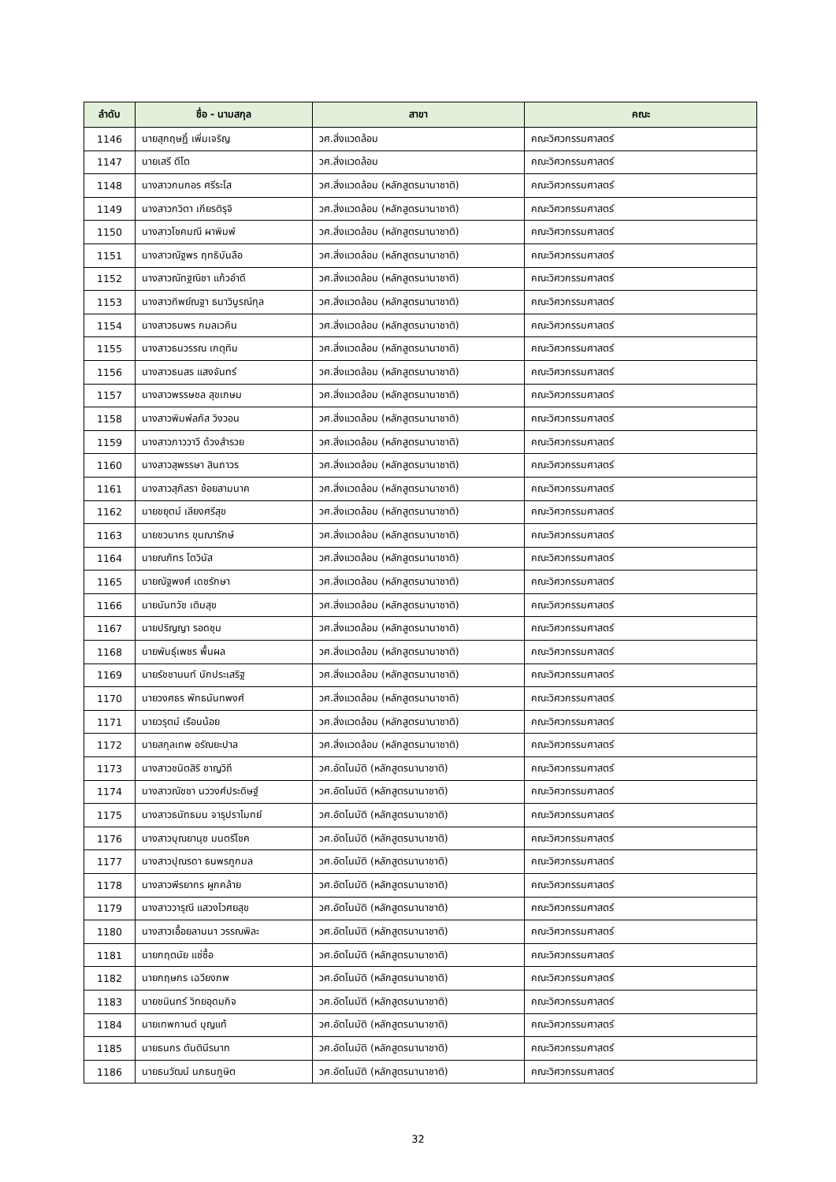| ลำดับ | ชื่อ - นามสกุล | สาขา | คณะ |
| --- | --- | --- | --- |
| 1146 | นายสุกฤษฏิ์ เพิ่มเจริญ | วศ.สิ่งแวดล้อม | คณะวิศวกรรมศาสตร์ |
| 1147 | นายเสรี ดีโต | วศ.สิ่งแวดล้อม | คณะวิศวกรรมศาสตร์ |
| 1148 | นางสาวกนกอร ศรีระโส | วศ.สิ่งแวดล้อม (หลักสูตรนานาชาติ) | คณะวิศวกรรมศาสตร์ |
| 1149 | นางสาวกวิตา เกียรติรุจิ | วศ.สิ่งแวดล้อม (หลักสูตรนานาชาติ) | คณะวิศวกรรมศาสตร์ |
| 1150 | นางสาวโชคมณี ผาพิมพ์ | วศ.สิ่งแวดล้อม (หลักสูตรนานาชาติ) | คณะวิศวกรรมศาสตร์ |
| 1151 | นางสาวณัฐพร ฤทธิบันลือ | วศ.สิ่งแวดล้อม (หลักสูตรนานาชาติ) | คณะวิศวกรรมศาสตร์ |
| 1152 | นางสาวณัทฐณิชา แก้วอำดี | วศ.สิ่งแวดล้อม (หลักสูตรนานาชาติ) | คณะวิศวกรรมศาสตร์ |
| 1153 | นางสาวทิพย์ณฐา ธนาวิบูรณ์กุล | วศ.สิ่งแวดล้อม (หลักสูตรนานาชาติ) | คณะวิศวกรรมศาสตร์ |
| 1154 | นางสาวธนพร กมลเวคิน | วศ.สิ่งแวดล้อม (หลักสูตรนานาชาติ) | คณะวิศวกรรมศาสตร์ |
| 1155 | นางสาวธนวรรณ เกตุทิม | วศ.สิ่งแวดล้อม (หลักสูตรนานาชาติ) | คณะวิศวกรรมศาสตร์ |
| 1156 | นางสาวธนสร แสงจันทร์ | วศ.สิ่งแวดล้อม (หลักสูตรนานาชาติ) | คณะวิศวกรรมศาสตร์ |
| 1157 | นางสาวพรรษชล สุขเกษม | วศ.สิ่งแวดล้อม (หลักสูตรนานาชาติ) | คณะวิศวกรรมศาสตร์ |
| 1158 | นางสาวพิมพ์ลภัส วิงวอน | วศ.สิ่งแวดล้อม (หลักสูตรนานาชาติ) | คณะวิศวกรรมศาสตร์ |
| 1159 | นางสาวภาววาวี ด้วงสำรวย | วศ.สิ่งแวดล้อม (หลักสูตรนานาชาติ) | คณะวิศวกรรมศาสตร์ |
| 1160 | นางสาวสุพรรษา สินถาวร | วศ.สิ่งแวดล้อม (หลักสูตรนานาชาติ) | คณะวิศวกรรมศาสตร์ |
| 1161 | นางสาวสุภัสรา ช้อยสามนาค | วศ.สิ่งแวดล้อม (หลักสูตรนานาชาติ) | คณะวิศวกรรมศาสตร์ |
| 1162 | นายชยุตม์ เลียงศรีสุข | วศ.สิ่งแวดล้อม (หลักสูตรนานาชาติ) | คณะวิศวกรรมศาสตร์ |
| 1163 | นายชวนากร ขุนณารักษ์ | วศ.สิ่งแวดล้อม (หลักสูตรนานาชาติ) | คณะวิศวกรรมศาสตร์ |
| 1164 | นายณภัทร โตวินัส | วศ.สิ่งแวดล้อม (หลักสูตรนานาชาติ) | คณะวิศวกรรมศาสตร์ |
| 1165 | นายณัฐพงศ์ เดชรักษา | วศ.สิ่งแวดล้อม (หลักสูตรนานาชาติ) | คณะวิศวกรรมศาสตร์ |
| 1166 | นายนันทวัช เติมสุข | วศ.สิ่งแวดล้อม (หลักสูตรนานาชาติ) | คณะวิศวกรรมศาสตร์ |
| 1167 | นายปริญญา รอดชุม | วศ.สิ่งแวดล้อม (หลักสูตรนานาชาติ) | คณะวิศวกรรมศาสตร์ |
| 1168 | นายพันธุ์เพชร พื้นผล | วศ.สิ่งแวดล้อม (หลักสูตรนานาชาติ) | คณะวิศวกรรมศาสตร์ |
| 1169 | นายรัชชานนท์ นักประเสริฐ | วศ.สิ่งแวดล้อม (หลักสูตรนานาชาติ) | คณะวิศวกรรมศาสตร์ |
| 1170 | นายวงศธร พัทธนันทพงศ์ | วศ.สิ่งแวดล้อม (หลักสูตรนานาชาติ) | คณะวิศวกรรมศาสตร์ |
| 1171 | นายวรุตม์ เรือนน้อย | วศ.สิ่งแวดล้อม (หลักสูตรนานาชาติ) | คณะวิศวกรรมศาสตร์ |
| 1172 | นายสกุลเทพ อรัณยะปาล | วศ.สิ่งแวดล้อม (หลักสูตรนานาชาติ) | คณะวิศวกรรมศาสตร์ |
| 1173 | นางสาวชนิตสิริ ชาญวิถี | วศ.อัตโนมัติ (หลักสูตรนานาชาติ) | คณะวิศวกรรมศาสตร์ |
| 1174 | นางสาวณัชชา นววงศ์ประดิษฐ์ | วศ.อัตโนมัติ (หลักสูตรนานาชาติ) | คณะวิศวกรรมศาสตร์ |
| 1175 | นางสาวธนัทธมน จารุปราโมทย์ | วศ.อัตโนมัติ (หลักสูตรนานาชาติ) | คณะวิศวกรรมศาสตร์ |
| 1176 | นางสาวบุณยานุช มนตรีโชค | วศ.อัตโนมัติ (หลักสูตรนานาชาติ) | คณะวิศวกรรมศาสตร์ |
| 1177 | นางสาวปุณรดา ธนพรภูกมล | วศ.อัตโนมัติ (หลักสูตรนานาชาติ) | คณะวิศวกรรมศาสตร์ |
| 1178 | นางสาวพีรยากร ผูกคล้าย | วศ.อัตโนมัติ (หลักสูตรนานาชาติ) | คณะวิศวกรรมศาสตร์ |
| 1179 | นางสาววารุณี แสวงไวศยสุข | วศ.อัตโนมัติ (หลักสูตรนานาชาติ) | คณะวิศวกรรมศาสตร์ |
| 1180 | นางสาวเอื้อยลานนา วรรณพิละ | วศ.อัตโนมัติ (หลักสูตรนานาชาติ) | คณะวิศวกรรมศาสตร์ |
| 1181 | นายกฤตนัย แซ่ซื้อ | วศ.อัตโนมัติ (หลักสูตรนานาชาติ) | คณะวิศวกรรมศาสตร์ |
| 1182 | นายกฤษกร เฉวียงภพ | วศ.อัตโนมัติ (หลักสูตรนานาชาติ) | คณะวิศวกรรมศาสตร์ |
| 1183 | นายชนินทร์ วิทยอุดมกิจ | วศ.อัตโนมัติ (หลักสูตรนานาชาติ) | คณะวิศวกรรมศาสตร์ |
| 1184 | นายเทพกานต์ บุญแท้ | วศ.อัตโนมัติ (หลักสูตรนานาชาติ) | คณะวิศวกรรมศาสตร์ |
| 1185 | นายธนกร ตันตินีรนาท | วศ.อัตโนมัติ (หลักสูตรนานาชาติ) | คณะวิศวกรรมศาสตร์ |
| 1186 | นายธนวัฒน์ นภธนภูษิต | วศ.อัตโนมัติ (หลักสูตรนานาชาติ) | คณะวิศวกรรมศาสตร์ |
32